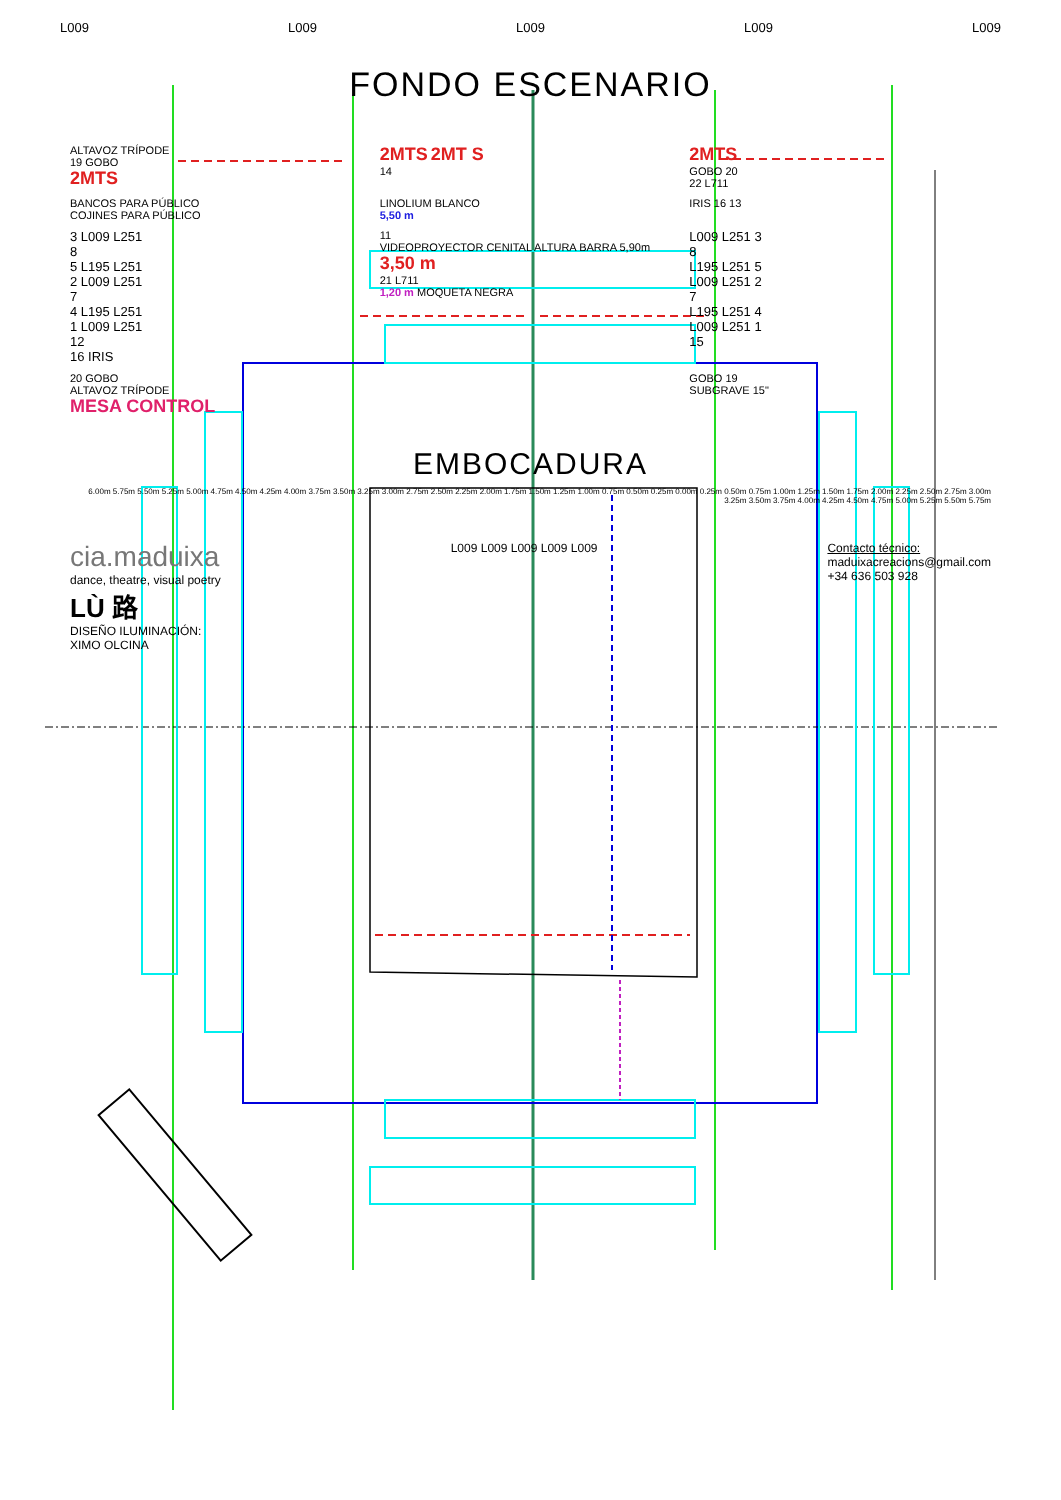L009 L009 L009 L009 L009
FONDO ESCENARIO
ALTAVOZ TRÍPODE
19 GOBO
2MTS
2MTS 2MT S
14
2MTS
GOBO 20
22 L711
BANCOS PARA PÚBLICO
COJINES PARA PÚBLICO
LINOLIUM BLANCO
5,50 m
IRIS 16 13
3 L009 L251
8
5 L195 L251
2 L009 L251
7
4 L195 L251
1 L009 L251
12
16 IRIS
11
VIDEOPROYECTOR CENITAL ALTURA BARRA 5,90m
3,50 m
21 L711
1,20 m MOQUETA NEGRA
L009 L251 3
8
L195 L251 5
L009 L251 2
7
L195 L251 4
L009 L251 1
15
20 GOBO
ALTAVOZ TRÍPODE
MESA CONTROL
GOBO 19
SUBGRAVE 15"
EMBOCADURA
6.00m 5.75m 5.50m 5.25m 5.00m 4.75m 4.50m 4.25m 4.00m 3.75m 3.50m 3.25m 3.00m 2.75m 2.50m 2.25m 2.00m 1.75m 1.50m 1.25m 1.00m 0.75m 0.50m 0.25m 0.00m 0.25m 0.50m 0.75m 1.00m 1.25m 1.50m 1.75m 2.00m 2.25m 2.50m 2.75m 3.00m 3.25m 3.50m 3.75m 4.00m 4.25m 4.50m 4.75m 5.00m 5.25m 5.50m 5.75m
cia.maduixa
dance, theatre, visual poetry
LÙ 路
DISEÑO ILUMINACIÓN:
XIMO OLCINA
L009 L009 L009 L009 L009 Contacto técnico:
maduixacreacions@gmail.com
+34 636 503 928